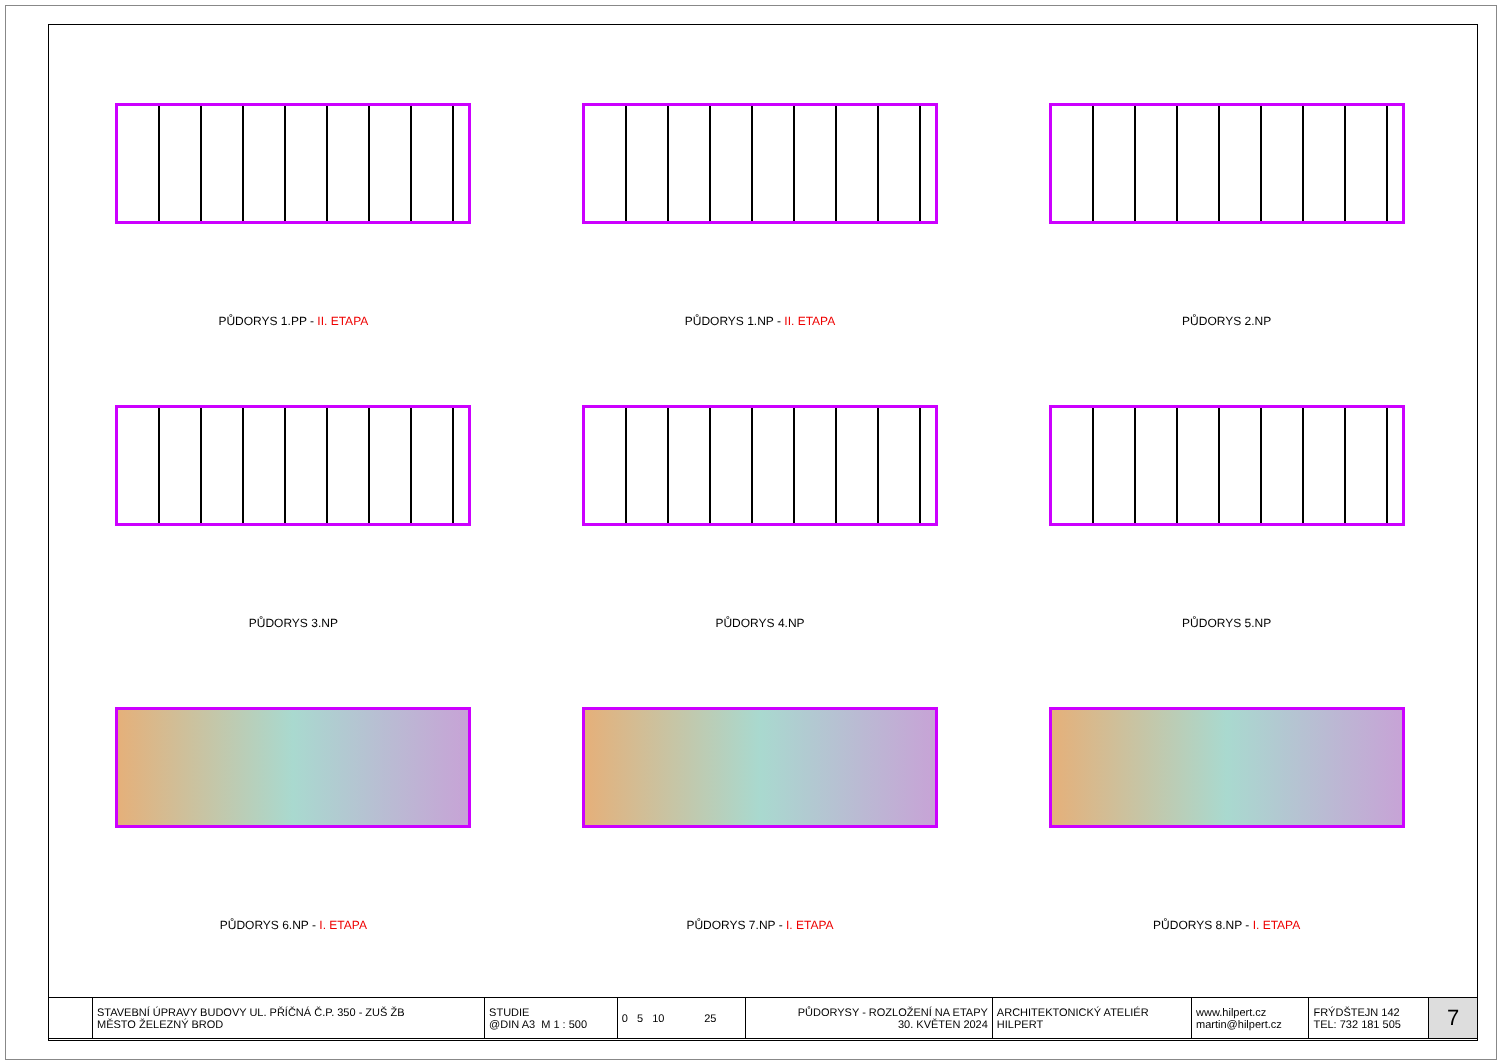PŮDORYS 1.PP - II. ETAPA
PŮDORYS 1.NP - II. ETAPA
PŮDORYS 2.NP
PŮDORYS 3.NP
PŮDORYS 4.NP
PŮDORYS 5.NP
PŮDORYS 6.NP - I. ETAPA
PŮDORYS 7.NP - I. ETAPA
PŮDORYS 8.NP - I. ETAPA
| | STAVEBNÍ ÚPRAVY BUDOVY UL. PŘÍČNÁ Č.P. 350 - ZUŠ ŽB MĚSTO ŽELEZNÝ BROD | STUDIE @DIN A3 M 1 : 500 | 0 5 10 25 | PŮDORYSY - ROZLOŽENÍ NA ETAPY 30. KVĚTEN 2024 | ARCHITEKTONICKÝ ATELIÉR HILPERT | www.hilpert.cz martin@hilpert.cz | FRÝDŠTEJN 142 TEL: 732 181 505 | 7 |